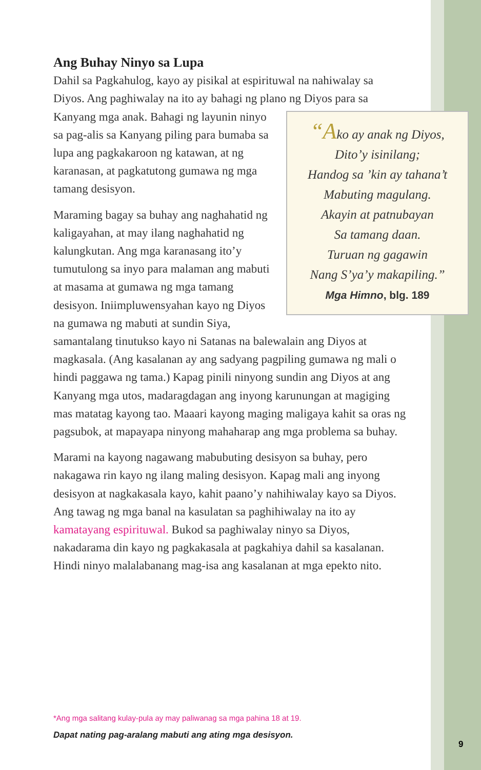Ang Buhay Ninyo sa Lupa
Dahil sa Pagkahulog, kayo ay pisikal at espirituwal na nahiwalay sa Diyos. Ang paghiwalay na ito ay bahagi ng plano ng Diyos para sa Kanyang mga anak. Bahagi ng layunin ninyo “Ako ay anak ng Diyos,
Dito’y isinilang;
Handog sa ’kin ay tahana’t
Mabuting magulang.
Akayin at patnubayan
Sa tamang daan.
Turuan ng gagawin
Nang S’ya’y makapiling.”
Mga Himno, blg. 189 sa pag-alis sa Kanyang piling para bumaba sa lupa ang pagkakaroon ng katawan, at ng karanasan, at pagkatutong gumawa ng mga tamang desisyon.
Maraming bagay sa buhay ang naghahatid ng kaligayahan, at may ilang naghahatid ng kalungkutan. Ang mga karanasang ito’y tumutulong sa inyo para malaman ang mabuti at masama at gumawa ng mga tamang desisyon. Iniimpluwensyahan kayo ng Diyos na gumawa ng mabuti at sundin Siya, samantalang tinutukso kayo ni Satanas na balewalain ang Diyos at magkasala. (Ang kasalanan ay ang sadyang pagpiling gumawa ng mali o hindi paggawa ng tama.) Kapag pinili ninyong sundin ang Diyos at ang Kanyang mga utos, madaragdagan ang inyong karunungan at magiging mas matatag kayong tao. Maaari kayong maging maligaya kahit sa oras ng pagsubok, at mapayapa ninyong mahaharap ang mga problema sa buhay.
Marami na kayong nagawang mabubuting desisyon sa buhay, pero nakagawa rin kayo ng ilang maling desisyon. Kapag mali ang inyong desisyon at nagkakasala kayo, kahit paano’y nahihiwalay kayo sa Diyos. Ang tawag ng mga banal na kasulatan sa paghihiwalay na ito ay kamatayang espirituwal. Bukod sa paghiwalay ninyo sa Diyos, nakadarama din kayo ng pagkakasala at pagkahiya dahil sa kasalanan. Hindi ninyo malalabanang mag-isa ang kasalanan at mga epekto nito.
*Ang mga salitang kulay-pula ay may paliwanag sa mga pahina 18 at 19.
Dapat nating pag-aralang mabuti ang ating mga desisyon.
9